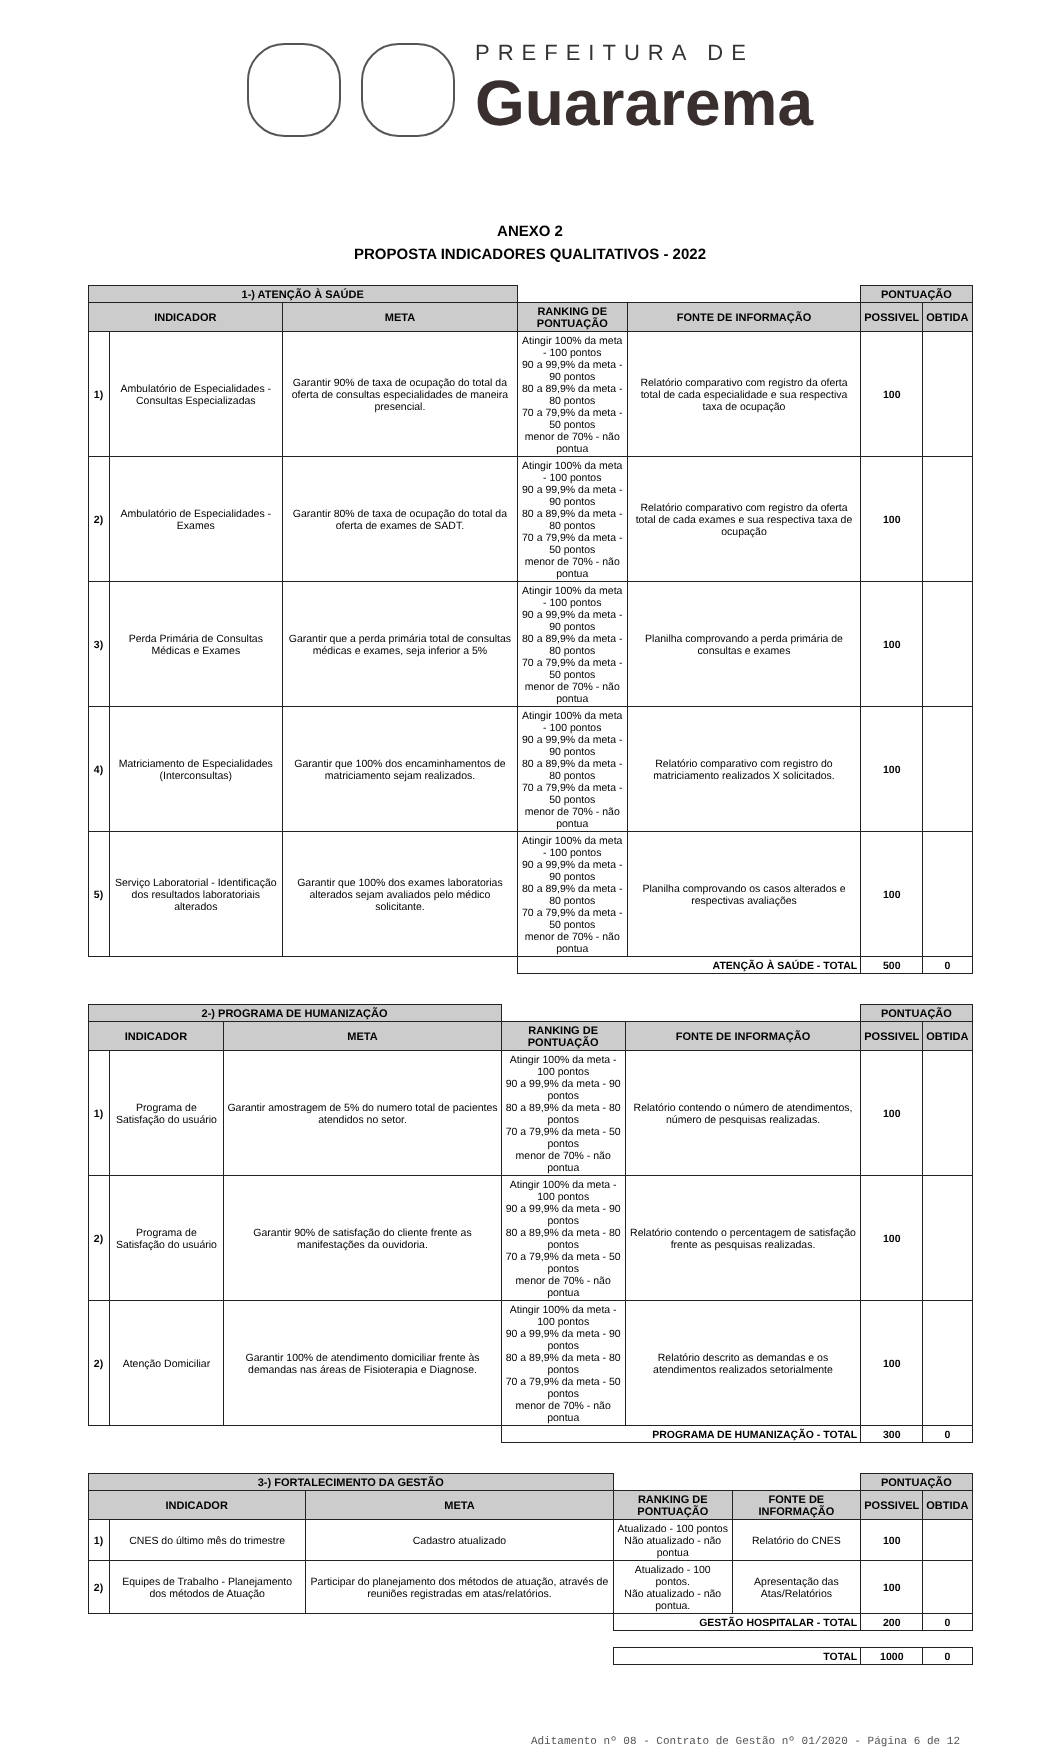PREFEITURA DE
Guararema
ANEXO 2
PROPOSTA INDICADORES QUALITATIVOS - 2022
| 1-) ATENÇÃO À SAÚDE | | | | | PONTUAÇÃO | |
| INDICADOR | | META | RANKING DE PONTUAÇÃO | FONTE DE INFORMAÇÃO | POSSIVEL | OBTIDA |
| 1) | Ambulatório de Especialidades - Consultas Especializadas | Garantir 90% de taxa de ocupação do total da oferta de consultas especialidades de maneira presencial. | Atingir 100% da meta - 100 pontos 90 a 99,9% da meta - 90 pontos 80 a 89,9% da meta - 80 pontos 70 a 79,9% da meta - 50 pontos menor de 70% - não pontua | Relatório comparativo com registro da oferta total de cada especialidade e sua respectiva taxa de ocupação | 100 | |
| 2) | Ambulatório de Especialidades - Exames | Garantir 80% de taxa de ocupação do total da oferta de exames de SADT. | Atingir 100% da meta - 100 pontos 90 a 99,9% da meta - 90 pontos 80 a 89,9% da meta - 80 pontos 70 a 79,9% da meta - 50 pontos menor de 70% - não pontua | Relatório comparativo com registro da oferta total de cada exames e sua respectiva taxa de ocupação | 100 | |
| 3) | Perda Primária de Consultas Médicas e Exames | Garantir que a perda primária total de consultas médicas e exames, seja inferior a 5% | Atingir 100% da meta - 100 pontos 90 a 99,9% da meta - 90 pontos 80 a 89,9% da meta - 80 pontos 70 a 79,9% da meta - 50 pontos menor de 70% - não pontua | Planilha comprovando a perda primária de consultas e exames | 100 | |
| 4) | Matriciamento de Especialidades (Interconsultas) | Garantir que 100% dos encaminhamentos de matriciamento sejam realizados. | Atingir 100% da meta - 100 pontos 90 a 99,9% da meta - 90 pontos 80 a 89,9% da meta - 80 pontos 70 a 79,9% da meta - 50 pontos menor de 70% - não pontua | Relatório comparativo com registro do matriciamento realizados X solicitados. | 100 | |
| 5) | Serviço Laboratorial - Identificação dos resultados laboratoriais alterados | Garantir que 100% dos exames laboratorias alterados sejam avaliados pelo médico solicitante. | Atingir 100% da meta - 100 pontos 90 a 99,9% da meta - 90 pontos 80 a 89,9% da meta - 80 pontos 70 a 79,9% da meta - 50 pontos menor de 70% - não pontua | Planilha comprovando os casos alterados e respectivas avaliações | 100 | |
| | | | ATENÇÃO À SAÚDE - TOTAL | | 500 | 0 |
| 2-) PROGRAMA DE HUMANIZAÇÃO | | | | | PONTUAÇÃO | |
| INDICADOR | | META | RANKING DE PONTUAÇÃO | FONTE DE INFORMAÇÃO | POSSIVEL | OBTIDA |
| 1) | Programa de Satisfação do usuário | Garantir amostragem de 5% do numero total de pacientes atendidos no setor. | Atingir 100% da meta - 100 pontos 90 a 99,9% da meta - 90 pontos 80 a 89,9% da meta - 80 pontos 70 a 79,9% da meta - 50 pontos menor de 70% - não pontua | Relatório contendo o número de atendimentos, número de pesquisas realizadas. | 100 | |
| 2) | Programa de Satisfação do usuário | Garantir 90% de satisfação do cliente frente as manifestações da ouvidoria. | Atingir 100% da meta - 100 pontos 90 a 99,9% da meta - 90 pontos 80 a 89,9% da meta - 80 pontos 70 a 79,9% da meta - 50 pontos menor de 70% - não pontua | Relatório contendo o percentagem de satisfação frente as pesquisas realizadas. | 100 | |
| 2) | Atenção Domiciliar | Garantir 100% de atendimento domiciliar frente às demandas nas áreas de Fisioterapia e Diagnose. | Atingir 100% da meta - 100 pontos 90 a 99,9% da meta - 90 pontos 80 a 89,9% da meta - 80 pontos 70 a 79,9% da meta - 50 pontos menor de 70% - não pontua | Relatório descrito as demandas e os atendimentos realizados setorialmente | 100 | |
| | | | PROGRAMA DE HUMANIZAÇÃO - TOTAL | | 300 | 0 |
| 3-) FORTALECIMENTO DA GESTÃO | | | | | PONTUAÇÃO | |
| INDICADOR | | META | RANKING DE PONTUAÇÃO | FONTE DE INFORMAÇÃO | POSSIVEL | OBTIDA |
| 1) | CNES do último mês do trimestre | Cadastro atualizado | Atualizado - 100 pontos Não atualizado - não pontua | Relatório do CNES | 100 | |
| 2) | Equipes de Trabalho - Planejamento dos métodos de Atuação | Participar do planejamento dos métodos de atuação, através de reuniões registradas em atas/relatórios. | Atualizado - 100 pontos. Não atualizado - não pontua. | Apresentação das Atas/Relatórios | 100 | |
| | | | GESTÃO HOSPITALAR - TOTAL | | 200 | 0 |
| | | | TOTAL | | 1000 | 0 |
Aditamento nº 08 - Contrato de Gestão nº 01/2020 - Página 6 de 12